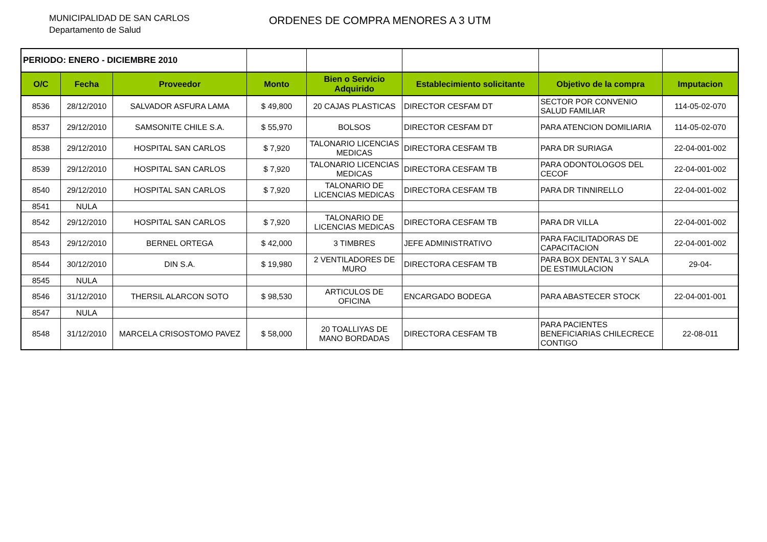MUNICIPALIDAD DE SAN CARLOS
Departamento de Salud
ORDENES DE COMPRA MENORES A 3 UTM
| PERIODO: ENERO - DICIEMBRE 2010 | | | | | | | |
| O/C | Fecha | Proveedor | Monto | Bien o Servicio Adquirido | Establecimiento solicitante | Objetivo de la compra | Imputacion |
| 8536 | 28/12/2010 | SALVADOR ASFURA LAMA | $ 49,800 | 20 CAJAS PLASTICAS | DIRECTOR CESFAM DT | SECTOR POR CONVENIO SALUD FAMILIAR | 114-05-02-070 |
| 8537 | 29/12/2010 | SAMSONITE CHILE S.A. | $ 55,970 | BOLSOS | DIRECTOR CESFAM DT | PARA ATENCION DOMILIARIA | 114-05-02-070 |
| 8538 | 29/12/2010 | HOSPITAL SAN CARLOS | $ 7,920 | TALONARIO LICENCIAS MEDICAS | DIRECTORA CESFAM TB | PARA DR SURIAGA | 22-04-001-002 |
| 8539 | 29/12/2010 | HOSPITAL SAN CARLOS | $ 7,920 | TALONARIO LICENCIAS MEDICAS | DIRECTORA CESFAM TB | PARA ODONTOLOGOS DEL CECOF | 22-04-001-002 |
| 8540 | 29/12/2010 | HOSPITAL SAN CARLOS | $ 7,920 | TALONARIO DE LICENCIAS MEDICAS | DIRECTORA CESFAM TB | PARA DR TINNIRELLO | 22-04-001-002 |
| 8541 | NULA | | | | | | |
| 8542 | 29/12/2010 | HOSPITAL SAN CARLOS | $ 7,920 | TALONARIO DE LICENCIAS MEDICAS | DIRECTORA CESFAM TB | PARA DR VILLA | 22-04-001-002 |
| 8543 | 29/12/2010 | BERNEL ORTEGA | $ 42,000 | 3 TIMBRES | JEFE ADMINISTRATIVO | PARA FACILITADORAS DE CAPACITACION | 22-04-001-002 |
| 8544 | 30/12/2010 | DIN S.A. | $ 19,980 | 2 VENTILADORES DE MURO | DIRECTORA CESFAM TB | PARA BOX DENTAL 3 Y SALA DE ESTIMULACION | 29-04- |
| 8545 | NULA | | | | | | |
| 8546 | 31/12/2010 | THERSIL ALARCON SOTO | $ 98,530 | ARTICULOS DE OFICINA | ENCARGADO BODEGA | PARA ABASTECER STOCK | 22-04-001-001 |
| 8547 | NULA | | | | | | |
| 8548 | 31/12/2010 | MARCELA CRISOSTOMO PAVEZ | $ 58,000 | 20 TOALLIYAS DE MANO BORDADAS | DIRECTORA CESFAM TB | PARA PACIENTES BENEFICIARIAS CHILECRECE CONTIGO | 22-08-011 |